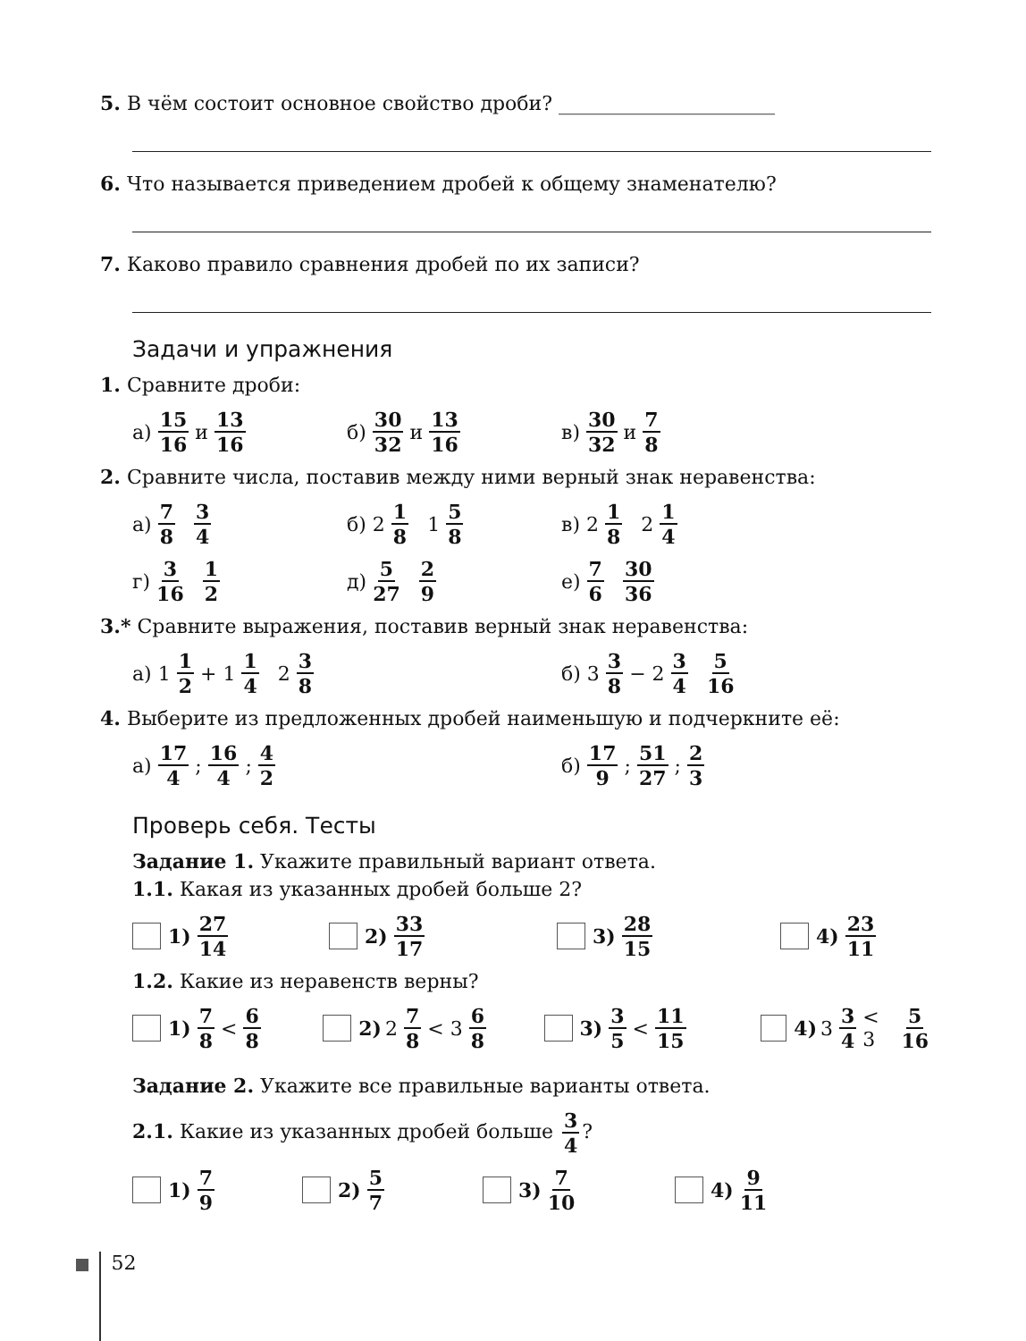5. В чём состоит основное свойство дроби? ______________________
6. Что называется приведением дробей к общему знаменателю?
7. Каково правило сравнения дробей по их записи?
Задачи и упражнения
1. Сравните дроби:
а) 15 16 и 13 16
б) 30 32 и 13 16
в) 30 32 и 7 8
2. Сравните числа, поставив между ними верный знак неравенства:
а) 7 8 3 4
б) 2 1 8 1 5 8
в) 2 1 8 2 1 4
г) 3 16 1 2
д) 5 27 2 9
е) 7 6 30 36
3.* Сравните выражения, поставив верный знак неравенства:
а) 1 1 2 + 1 1 4 2 3 8
б) 3 3 8 − 2 3 4 5 16
4. Выберите из предложенных дробей наименьшую и подчеркните её:
а) 17 4; 16 4; 4 2
б) 17 9; 51 27; 2 3
Проверь себя. Тесты
Задание 1. Укажите правильный вариант ответа.
1.1. Какая из указанных дробей больше 2?
1) 27 14
2) 33 17
3) 28 15
4) 23 11
1.2. Какие из неравенств верны?
1) 7 8 < 6 8
2) 2 7 8 < 3 6 8
3) 3 5 < 11 15
4) 3 3 4 < 3 5 16
Задание 2. Укажите все правильные варианты ответа.
2.1. Какие из указанных дробей больше 3 4?
1) 7 9
2) 5 7
3) 7 10
4) 9 11
52